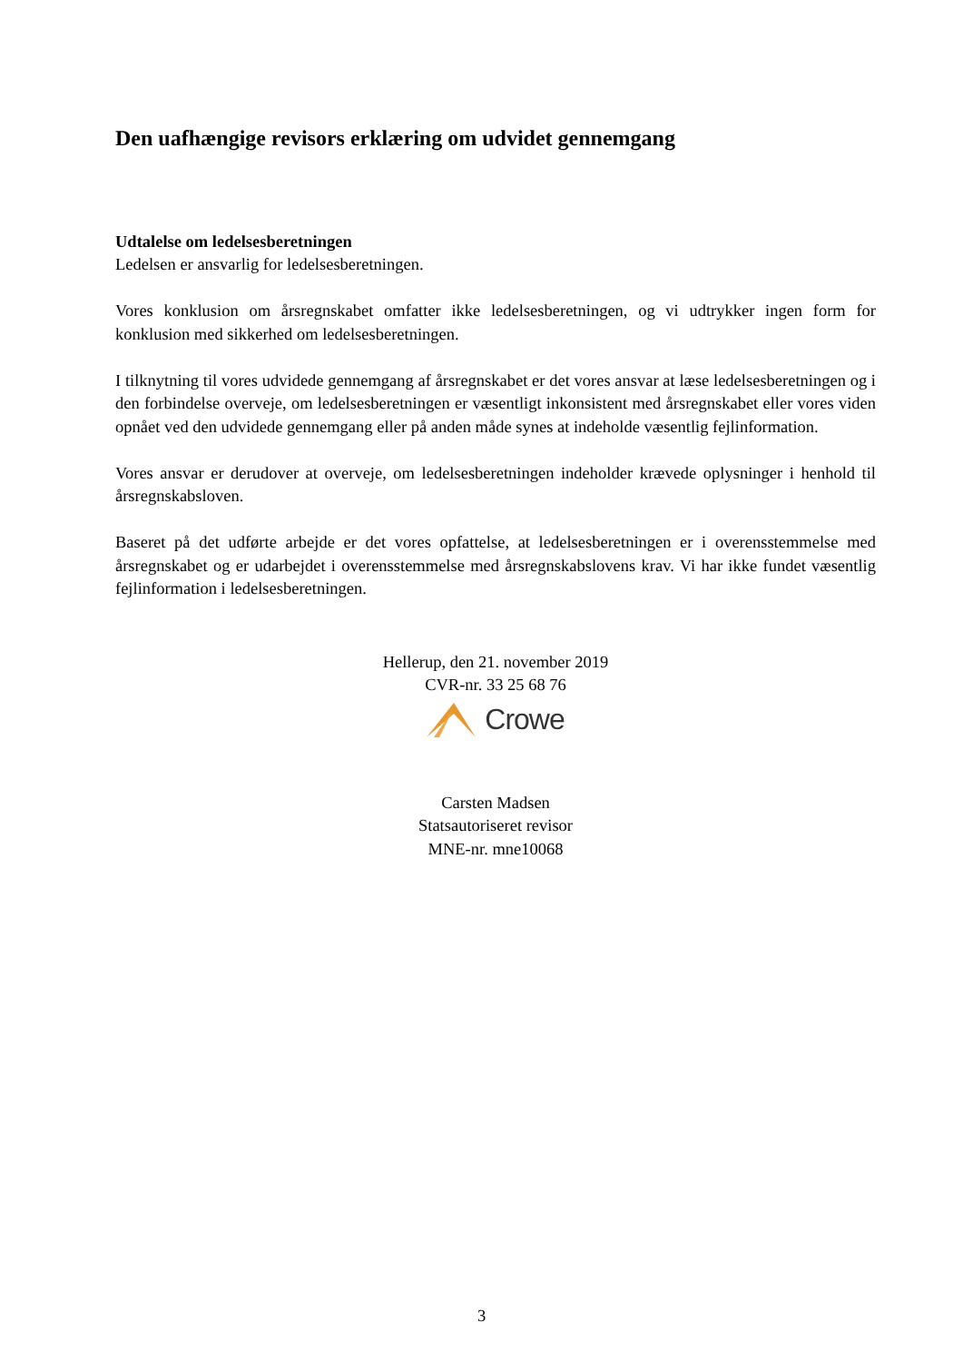Den uafhængige revisors erklæring om udvidet gennemgang
Udtalelse om ledelsesberetningen
Ledelsen er ansvarlig for ledelsesberetningen.
Vores konklusion om årsregnskabet omfatter ikke ledelsesberetningen, og vi udtrykker ingen form for konklusion med sikkerhed om ledelsesberetningen.
I tilknytning til vores udvidede gennemgang af årsregnskabet er det vores ansvar at læse ledelsesberetningen og i den forbindelse overveje, om ledelsesberetningen er væsentligt inkonsistent med årsregnskabet eller vores viden opnået ved den udvidede gennemgang eller på anden måde synes at indeholde væsentlig fejlinformation.
Vores ansvar er derudover at overveje, om ledelsesberetningen indeholder krævede oplysninger i henhold til årsregnskabsloven.
Baseret på det udførte arbejde er det vores opfattelse, at ledelsesberetningen er i overensstemmelse med årsregnskabet og er udarbejdet i overensstemmelse med årsregnskabslovens krav. Vi har ikke fundet væsentlig fejlinformation i ledelsesberetningen.
Hellerup, den 21. november 2019
CVR-nr. 33 25 68 76
Crowe
Carsten Madsen
Statsautoriseret revisor
MNE-nr. mne10068
3